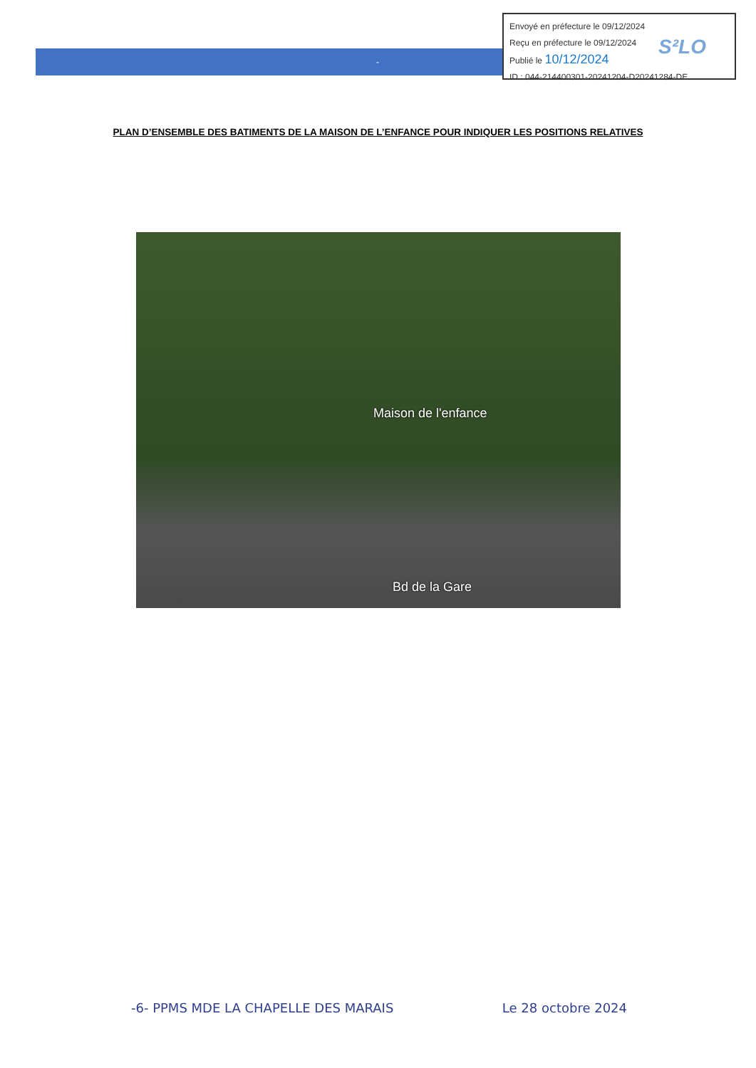-
Envoyé en préfecture le 09/12/2024
Reçu en préfecture le 09/12/2024
Publié le 10/12/2024
ID : 044-214400301-20241204-D20241284-DE
S²LO
PLAN D’ENSEMBLE DES BATIMENTS DE LA MAISON DE L’ENFANCE POUR INDIQUER LES POSITIONS RELATIVES
Maison de l'enfance
Bd de la Gare
-6- PPMS MDE LA CHAPELLE DES MARAIS Le 28 octobre 2024